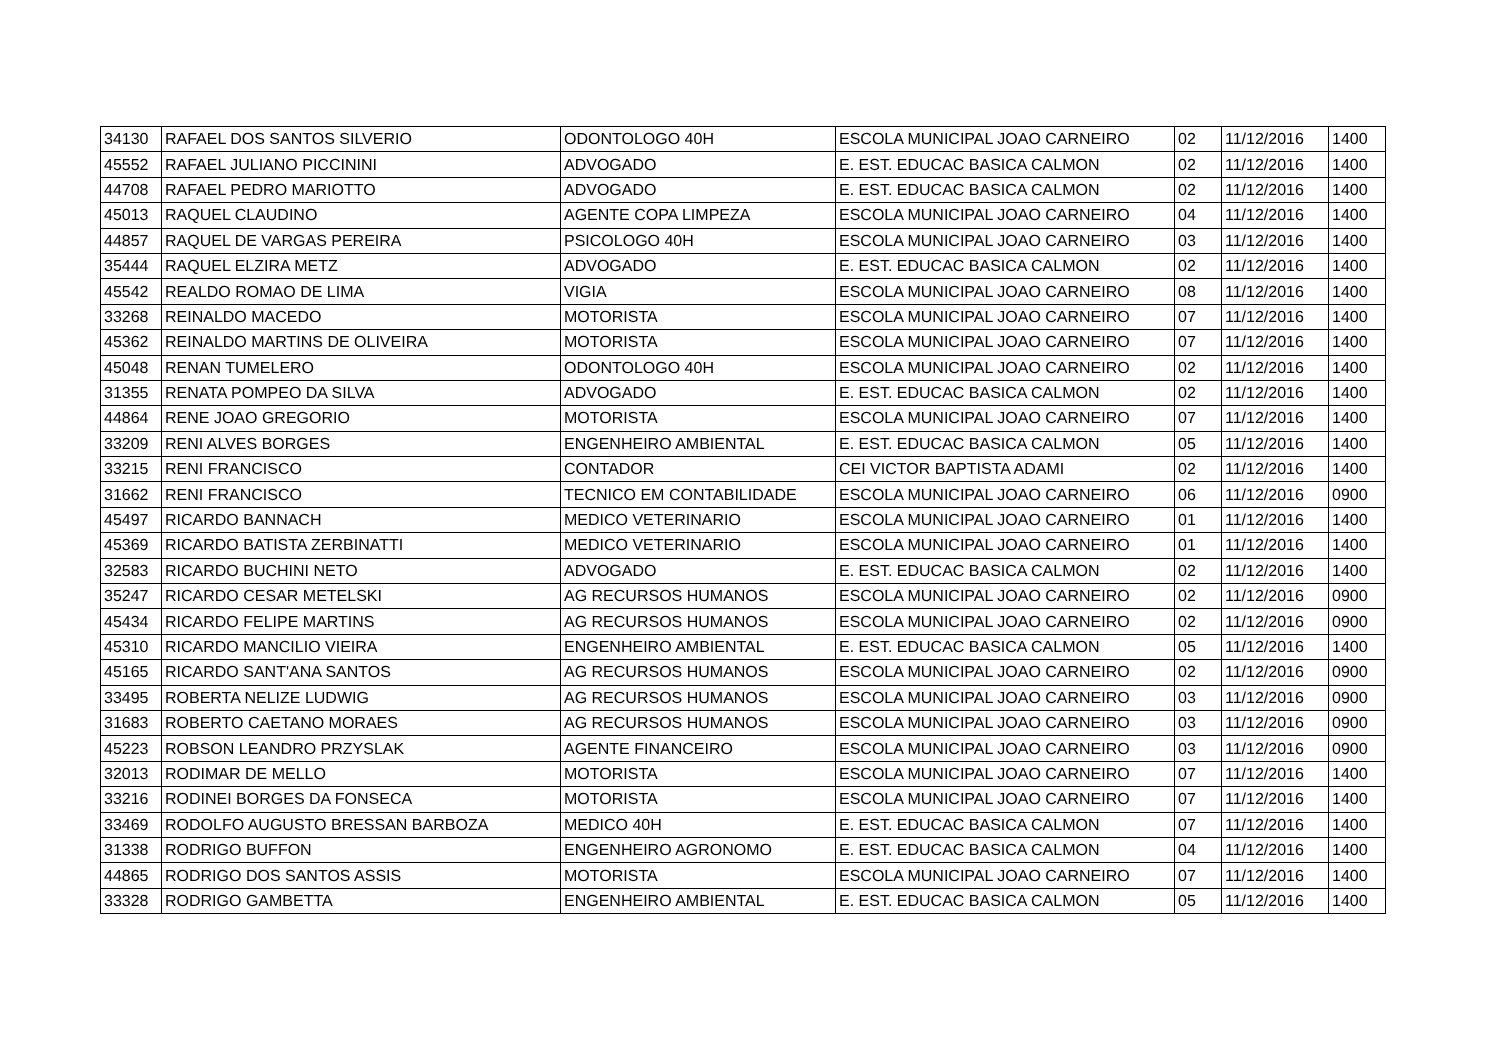| 34130 | RAFAEL DOS SANTOS SILVERIO | ODONTOLOGO 40H | ESCOLA MUNICIPAL JOAO CARNEIRO | 02 | 11/12/2016 | 1400 |
| 45552 | RAFAEL JULIANO PICCININI | ADVOGADO | E. EST. EDUCAC BASICA CALMON | 02 | 11/12/2016 | 1400 |
| 44708 | RAFAEL PEDRO MARIOTTO | ADVOGADO | E. EST. EDUCAC BASICA CALMON | 02 | 11/12/2016 | 1400 |
| 45013 | RAQUEL CLAUDINO | AGENTE COPA LIMPEZA | ESCOLA MUNICIPAL JOAO CARNEIRO | 04 | 11/12/2016 | 1400 |
| 44857 | RAQUEL DE VARGAS PEREIRA | PSICOLOGO 40H | ESCOLA MUNICIPAL JOAO CARNEIRO | 03 | 11/12/2016 | 1400 |
| 35444 | RAQUEL ELZIRA METZ | ADVOGADO | E. EST. EDUCAC BASICA CALMON | 02 | 11/12/2016 | 1400 |
| 45542 | REALDO ROMAO DE LIMA | VIGIA | ESCOLA MUNICIPAL JOAO CARNEIRO | 08 | 11/12/2016 | 1400 |
| 33268 | REINALDO MACEDO | MOTORISTA | ESCOLA MUNICIPAL JOAO CARNEIRO | 07 | 11/12/2016 | 1400 |
| 45362 | REINALDO MARTINS DE OLIVEIRA | MOTORISTA | ESCOLA MUNICIPAL JOAO CARNEIRO | 07 | 11/12/2016 | 1400 |
| 45048 | RENAN TUMELERO | ODONTOLOGO 40H | ESCOLA MUNICIPAL JOAO CARNEIRO | 02 | 11/12/2016 | 1400 |
| 31355 | RENATA POMPEO DA SILVA | ADVOGADO | E. EST. EDUCAC BASICA CALMON | 02 | 11/12/2016 | 1400 |
| 44864 | RENE JOAO GREGORIO | MOTORISTA | ESCOLA MUNICIPAL JOAO CARNEIRO | 07 | 11/12/2016 | 1400 |
| 33209 | RENI ALVES BORGES | ENGENHEIRO AMBIENTAL | E. EST. EDUCAC BASICA CALMON | 05 | 11/12/2016 | 1400 |
| 33215 | RENI FRANCISCO | CONTADOR | CEI VICTOR BAPTISTA ADAMI | 02 | 11/12/2016 | 1400 |
| 31662 | RENI FRANCISCO | TECNICO EM CONTABILIDADE | ESCOLA MUNICIPAL JOAO CARNEIRO | 06 | 11/12/2016 | 0900 |
| 45497 | RICARDO BANNACH | MEDICO VETERINARIO | ESCOLA MUNICIPAL JOAO CARNEIRO | 01 | 11/12/2016 | 1400 |
| 45369 | RICARDO BATISTA ZERBINATTI | MEDICO VETERINARIO | ESCOLA MUNICIPAL JOAO CARNEIRO | 01 | 11/12/2016 | 1400 |
| 32583 | RICARDO BUCHINI NETO | ADVOGADO | E. EST. EDUCAC BASICA CALMON | 02 | 11/12/2016 | 1400 |
| 35247 | RICARDO CESAR METELSKI | AG RECURSOS HUMANOS | ESCOLA MUNICIPAL JOAO CARNEIRO | 02 | 11/12/2016 | 0900 |
| 45434 | RICARDO FELIPE MARTINS | AG RECURSOS HUMANOS | ESCOLA MUNICIPAL JOAO CARNEIRO | 02 | 11/12/2016 | 0900 |
| 45310 | RICARDO MANCILIO VIEIRA | ENGENHEIRO AMBIENTAL | E. EST. EDUCAC BASICA CALMON | 05 | 11/12/2016 | 1400 |
| 45165 | RICARDO SANT'ANA SANTOS | AG RECURSOS HUMANOS | ESCOLA MUNICIPAL JOAO CARNEIRO | 02 | 11/12/2016 | 0900 |
| 33495 | ROBERTA NELIZE LUDWIG | AG RECURSOS HUMANOS | ESCOLA MUNICIPAL JOAO CARNEIRO | 03 | 11/12/2016 | 0900 |
| 31683 | ROBERTO CAETANO MORAES | AG RECURSOS HUMANOS | ESCOLA MUNICIPAL JOAO CARNEIRO | 03 | 11/12/2016 | 0900 |
| 45223 | ROBSON LEANDRO PRZYSLAK | AGENTE FINANCEIRO | ESCOLA MUNICIPAL JOAO CARNEIRO | 03 | 11/12/2016 | 0900 |
| 32013 | RODIMAR DE MELLO | MOTORISTA | ESCOLA MUNICIPAL JOAO CARNEIRO | 07 | 11/12/2016 | 1400 |
| 33216 | RODINEI BORGES DA FONSECA | MOTORISTA | ESCOLA MUNICIPAL JOAO CARNEIRO | 07 | 11/12/2016 | 1400 |
| 33469 | RODOLFO AUGUSTO BRESSAN BARBOZA | MEDICO 40H | E. EST. EDUCAC BASICA CALMON | 07 | 11/12/2016 | 1400 |
| 31338 | RODRIGO BUFFON | ENGENHEIRO AGRONOMO | E. EST. EDUCAC BASICA CALMON | 04 | 11/12/2016 | 1400 |
| 44865 | RODRIGO DOS SANTOS ASSIS | MOTORISTA | ESCOLA MUNICIPAL JOAO CARNEIRO | 07 | 11/12/2016 | 1400 |
| 33328 | RODRIGO GAMBETTA | ENGENHEIRO AMBIENTAL | E. EST. EDUCAC BASICA CALMON | 05 | 11/12/2016 | 1400 |